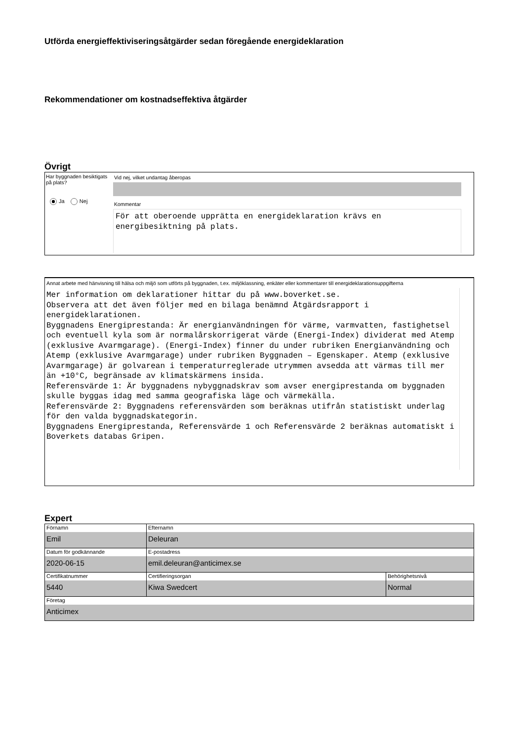Utförda energieffektiviseringsåtgärder sedan föregående energideklaration
Rekommendationer om kostnadseffektiva åtgärder
Övrigt
Har byggnaden besiktigats på plats?
Ja Nej
Vid nej, vilket undantag åberopas
Kommentar
För att oberoende upprätta en energideklaration krävs en energibesiktning på plats.
Annat arbete med hänvisning till hälsa och miljö som utförts på byggnaden, t.ex. miljöklassning, enkäter eller kommentarer till energideklarationsuppgifterna
Mer information om deklarationer hittar du på www.boverket.se.
Observera att det även följer med en bilaga benämnd Åtgärdsrapport i energideklarationen.
Byggnadens Energiprestanda: Är energianvändningen för värme, varmvatten, fastighetsel och eventuell kyla som är normalårskorrigerat värde (Energi-Index) dividerat med Atemp (exklusive Avarmgarage). (Energi-Index) finner du under rubriken Energianvändning och Atemp (exklusive Avarmgarage) under rubriken Byggnaden – Egenskaper. Atemp (exklusive Avarmgarage) är golvarean i temperaturreglerade utrymmen avsedda att värmas till mer än +10°C, begränsade av klimatskärmens insida.
Referensvärde 1: Är byggnadens nybyggnadskrav som avser energiprestanda om byggnaden skulle byggas idag med samma geografiska läge och värmekälla.
Referensvärde 2: Byggnadens referensvärden som beräknas utifrån statistiskt underlag för den valda byggnadskategorin.
Byggnadens Energiprestanda, Referensvärde 1 och Referensvärde 2 beräknas automatiskt i Boverkets databas Gripen.
Expert
| Förnamn Emil | Efternamn Deleuran | |
| Datum för godkännande 2020-06-15 | E-postadress emil.deleuran@anticimex.se | |
| Certifikatnummer 5440 | Certifieringsorgan Kiwa Swedcert | Behörighetsnivå Normal |
| Företag Anticimex | | |